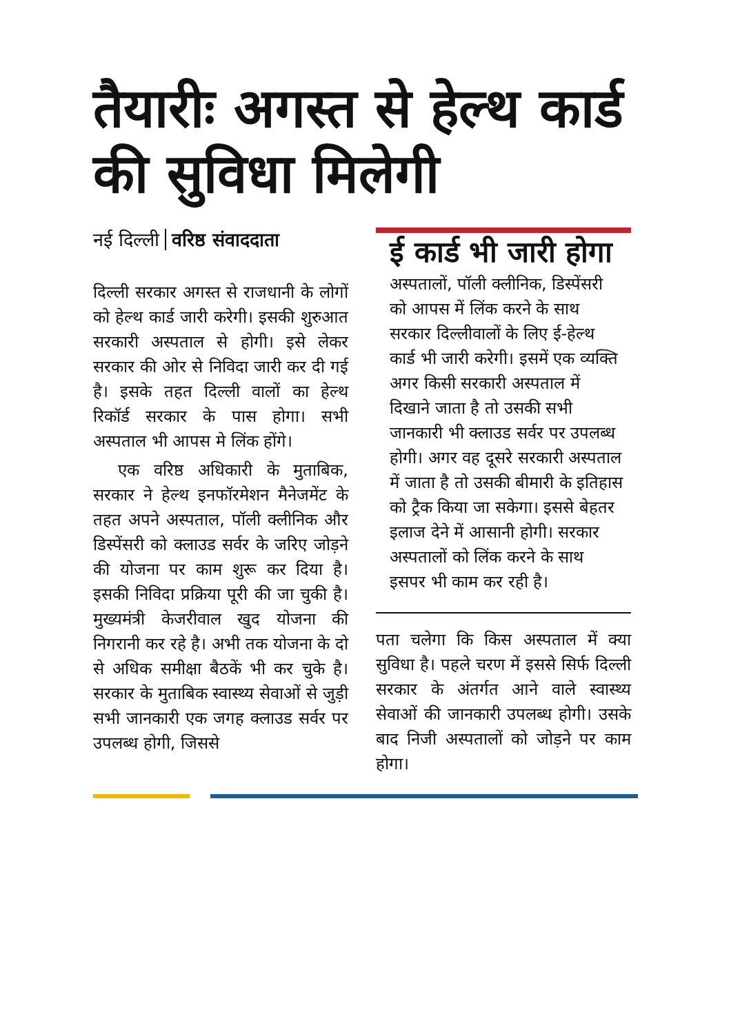तैयारीः अगस्त से हेल्थ कार्ड की सुविधा मिलेगी
नई दिल्ली वरिष्ठ संवाददाता
दिल्ली सरकार अगस्त से राजधानी के लोगों को हेल्थ कार्ड जारी करेगी। इसकी शुरुआत सरकारी अस्पताल से होगी। इसे लेकर सरकार की ओर से निविदा जारी कर दी गई है। इसके तहत दिल्ली वालों का हेल्थ रिकॉर्ड सरकार के पास होगा। सभी अस्पताल भी आपस मे लिंक होंगे।
एक वरिष्ठ अधिकारी के मुताबिक, सरकार ने हेल्थ इनफॉरमेशन मैनेजमेंट के तहत अपने अस्पताल, पॉली क्लीनिक और डिस्पेंसरी को क्लाउड सर्वर के जरिए जोड़ने की योजना पर काम शुरू कर दिया है। इसकी निविदा प्रक्रिया पूरी की जा चुकी है। मुख्यमंत्री केजरीवाल खुद योजना की निगरानी कर रहे है। अभी तक योजना के दो से अधिक समीक्षा बैठकें भी कर चुके है। सरकार के मुताबिक स्वास्थ्य सेवाओं से जुड़ी सभी जानकारी एक जगह क्लाउड सर्वर पर उपलब्ध होगी, जिससे
ई कार्ड भी जारी होगा
अस्पतालों, पॉली क्लीनिक, डिस्पेंसरी को आपस में लिंक करने के साथ सरकार दिल्लीवालों के लिए ई-हेल्थ कार्ड भी जारी करेगी। इसमें एक व्यक्ति अगर किसी सरकारी अस्पताल में दिखाने जाता है तो उसकी सभी जानकारी भी क्लाउड सर्वर पर उपलब्ध होगी। अगर वह दूसरे सरकारी अस्पताल में जाता है तो उसकी बीमारी के इतिहास को ट्रैक किया जा सकेगा। इससे बेहतर इलाज देने में आसानी होगी। सरकार अस्पतालों को लिंक करने के साथ इसपर भी काम कर रही है।
पता चलेगा कि किस अस्पताल में क्या सुविधा है। पहले चरण में इससे सिर्फ दिल्ली सरकार के अंतर्गत आने वाले स्वास्थ्य सेवाओं की जानकारी उपलब्ध होगी। उसके बाद निजी अस्पतालों को जोड़ने पर काम होगा।